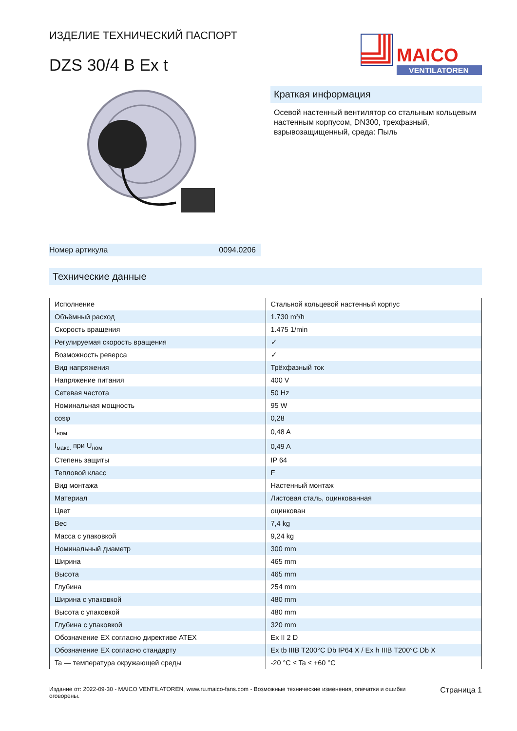ИЗДЕЛИЕ ТЕХНИЧЕСКИЙ ПАСПОРТ
DZS 30/4 B Ex t
MAICO
VENTILATOREN
Номер артикула 0094.0206
Краткая информация
Осевой настенный вентилятор со стальным кольцевым настенным корпусом, DN300, трехфазный, взрывозащищенный, среда: Пыль
Технические данные
| Исполнение | Стальной кольцевой настенный корпус |
| Объёмный расход | 1.730 m³/h |
| Скорость вращения | 1.475 1/min |
| Регулируемая скорость вращения | ✓ |
| Возможность реверса | ✓ |
| Вид напряжения | Трёхфазный ток |
| Напряжение питания | 400 V |
| Сетевая частота | 50 Hz |
| Номинальная мощность | 95 W |
| cosφ | 0,28 |
| I<sub>ном</sub> | 0,48 A |
| I<sub>макс.</sub> при U<sub>ном</sub> | 0,49 A |
| Степень защиты | IP 64 |
| Тепловой класс | F |
| Вид монтажа | Настенный монтаж |
| Материал | Листовая сталь, оцинкованная |
| Цвет | оцинкован |
| Вес | 7,4 kg |
| Масса с упаковкой | 9,24 kg |
| Номинальный диаметр | 300 mm |
| Ширина | 465 mm |
| Высота | 465 mm |
| Глубина | 254 mm |
| Ширина с упаковкой | 480 mm |
| Высота с упаковкой | 480 mm |
| Глубина с упаковкой | 320 mm |
| Обозначение EX согласно директиве ATEX | Ex II 2 D |
| Обозначение EX согласно стандарту | Ex tb IIIB T200°C Db IP64 X / Ex h IIIB T200°C Db X |
| Ta — температура окружающей среды | -20 °C ≤ Ta ≤ +60 °C |
Издание от: 2022-09-30 - MAICO VENTILATOREN, www.ru.maico-fans.com - Возможные технические изменения, опечатки и ошибки оговорены.
Страница 1